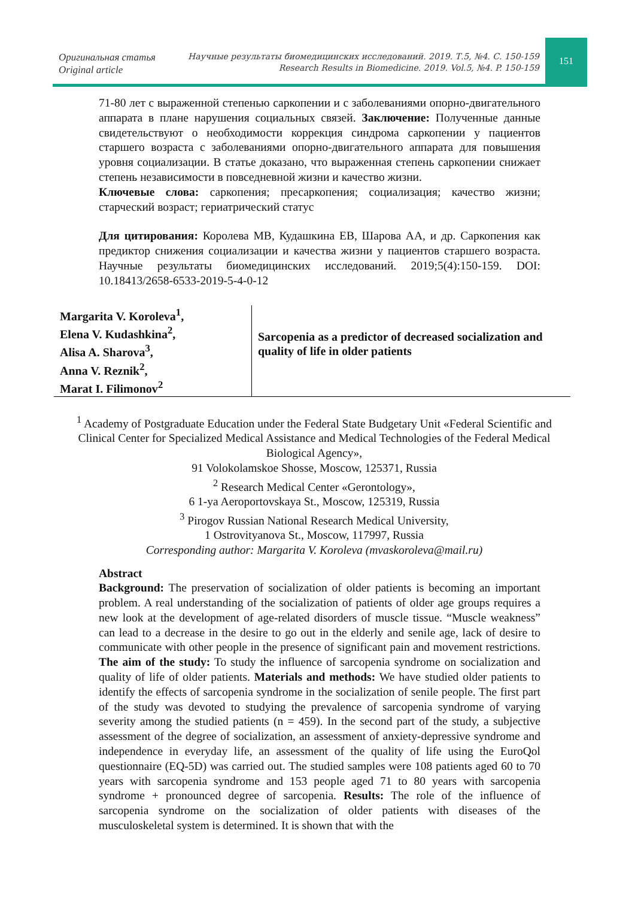Оригинальная статья
Original article
Научные результаты биомедицинских исследований. 2019. Т.5, №4. С. 150-159
Research Results in Biomedicine. 2019. Vol.5, №4. P. 150-159
151
71-80 лет с выраженной степенью саркопении и с заболеваниями опорно-двигательного аппарата в плане нарушения социальных связей. Заключение: Полученные данные свидетельствуют о необходимости коррекция синдрома саркопении у пациентов старшего возраста с заболеваниями опорно-двигательного аппарата для повышения уровня социализации. В статье доказано, что выраженная степень саркопении снижает степень независимости в повседневной жизни и качество жизни.
Ключевые слова: саркопения; пресаркопения; социализация; качество жизни; старческий возраст; гериатрический статус
Для цитирования: Королева МВ, Кудашкина ЕВ, Шарова АА, и др. Саркопения как предиктор снижения социализации и качества жизни у пациентов старшего возраста. Научные результаты биомедицинских исследований. 2019;5(4):150-159. DOI: 10.18413/2658-6533-2019-5-4-0-12
Margarita V. Koroleva<sup>1</sup>,
Elena V. Kudashkina<sup>2</sup>,
Alisa A. Sharova<sup>3</sup>,
Anna V. Reznik<sup>2</sup>,
Marat I. Filimonov<sup>2</sup>
Sarcopenia as a predictor of decreased socialization and quality of life in older patients
<sup>1</sup> Academy of Postgraduate Education under the Federal State Budgetary Unit «Federal Scientific and Clinical Center for Specialized Medical Assistance and Medical Technologies of the Federal Medical Biological Agency»,
91 Volokolamskoe Shosse, Moscow, 125371, Russia
<sup>2</sup> Research Medical Center «Gerontology»,
6 1-ya Aeroportovskaya St., Moscow, 125319, Russia
<sup>3</sup> Pirogov Russian National Research Medical University,
1 Ostrovityanova St., Moscow, 117997, Russia
Corresponding author: Margarita V. Koroleva (mvaskoroleva@mail.ru)
Abstract
Background: The preservation of socialization of older patients is becoming an important problem. A real understanding of the socialization of patients of older age groups requires a new look at the development of age-related disorders of muscle tissue. “Muscle weakness” can lead to a decrease in the desire to go out in the elderly and senile age, lack of desire to communicate with other people in the presence of significant pain and movement restrictions. The aim of the study: To study the influence of sarcopenia syndrome on socialization and quality of life of older patients. Materials and methods: We have studied older patients to identify the effects of sarcopenia syndrome in the socialization of senile people. The first part of the study was devoted to studying the prevalence of sarcopenia syndrome of varying severity among the studied patients (n = 459). In the second part of the study, a subjective assessment of the degree of socialization, an assessment of anxiety-depressive syndrome and independence in everyday life, an assessment of the quality of life using the EuroQol questionnaire (EQ-5D) was carried out. The studied samples were 108 patients aged 60 to 70 years with sarcopenia syndrome and 153 people aged 71 to 80 years with sarcopenia syndrome + pronounced degree of sarcopenia. Results: The role of the influence of sarcopenia syndrome on the socialization of older patients with diseases of the musculoskeletal system is determined. It is shown that with the